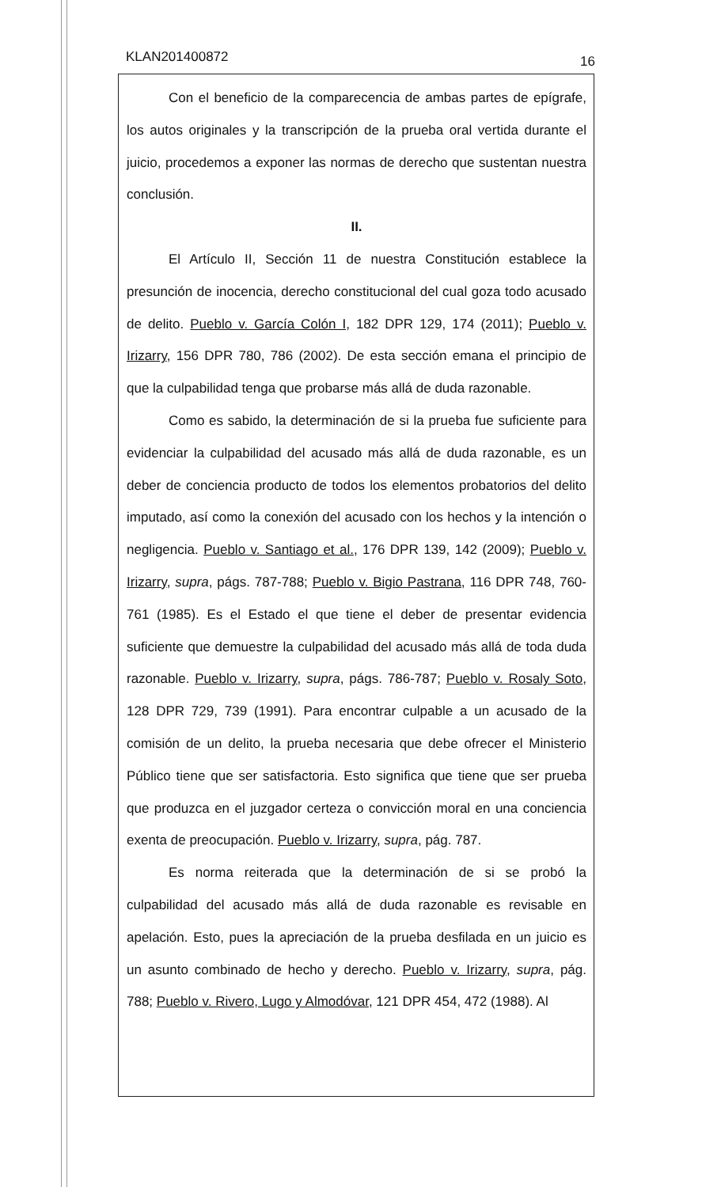KLAN201400872 16
Con el beneficio de la comparecencia de ambas partes de epígrafe, los autos originales y la transcripción de la prueba oral vertida durante el juicio, procedemos a exponer las normas de derecho que sustentan nuestra conclusión.
II.
El Artículo II, Sección 11 de nuestra Constitución establece la presunción de inocencia, derecho constitucional del cual goza todo acusado de delito. Pueblo v. García Colón I, 182 DPR 129, 174 (2011); Pueblo v. Irizarry, 156 DPR 780, 786 (2002). De esta sección emana el principio de que la culpabilidad tenga que probarse más allá de duda razonable.
Como es sabido, la determinación de si la prueba fue suficiente para evidenciar la culpabilidad del acusado más allá de duda razonable, es un deber de conciencia producto de todos los elementos probatorios del delito imputado, así como la conexión del acusado con los hechos y la intención o negligencia. Pueblo v. Santiago et al., 176 DPR 139, 142 (2009); Pueblo v. Irizarry, supra, págs. 787-788; Pueblo v. Bigio Pastrana, 116 DPR 748, 760-761 (1985). Es el Estado el que tiene el deber de presentar evidencia suficiente que demuestre la culpabilidad del acusado más allá de toda duda razonable. Pueblo v. Irizarry, supra, págs. 786-787; Pueblo v. Rosaly Soto, 128 DPR 729, 739 (1991). Para encontrar culpable a un acusado de la comisión de un delito, la prueba necesaria que debe ofrecer el Ministerio Público tiene que ser satisfactoria. Esto significa que tiene que ser prueba que produzca en el juzgador certeza o convicción moral en una conciencia exenta de preocupación. Pueblo v. Irizarry, supra, pág. 787.
Es norma reiterada que la determinación de si se probó la culpabilidad del acusado más allá de duda razonable es revisable en apelación. Esto, pues la apreciación de la prueba desfilada en un juicio es un asunto combinado de hecho y derecho. Pueblo v. Irizarry, supra, pág. 788; Pueblo v. Rivero, Lugo y Almodóvar, 121 DPR 454, 472 (1988). Al